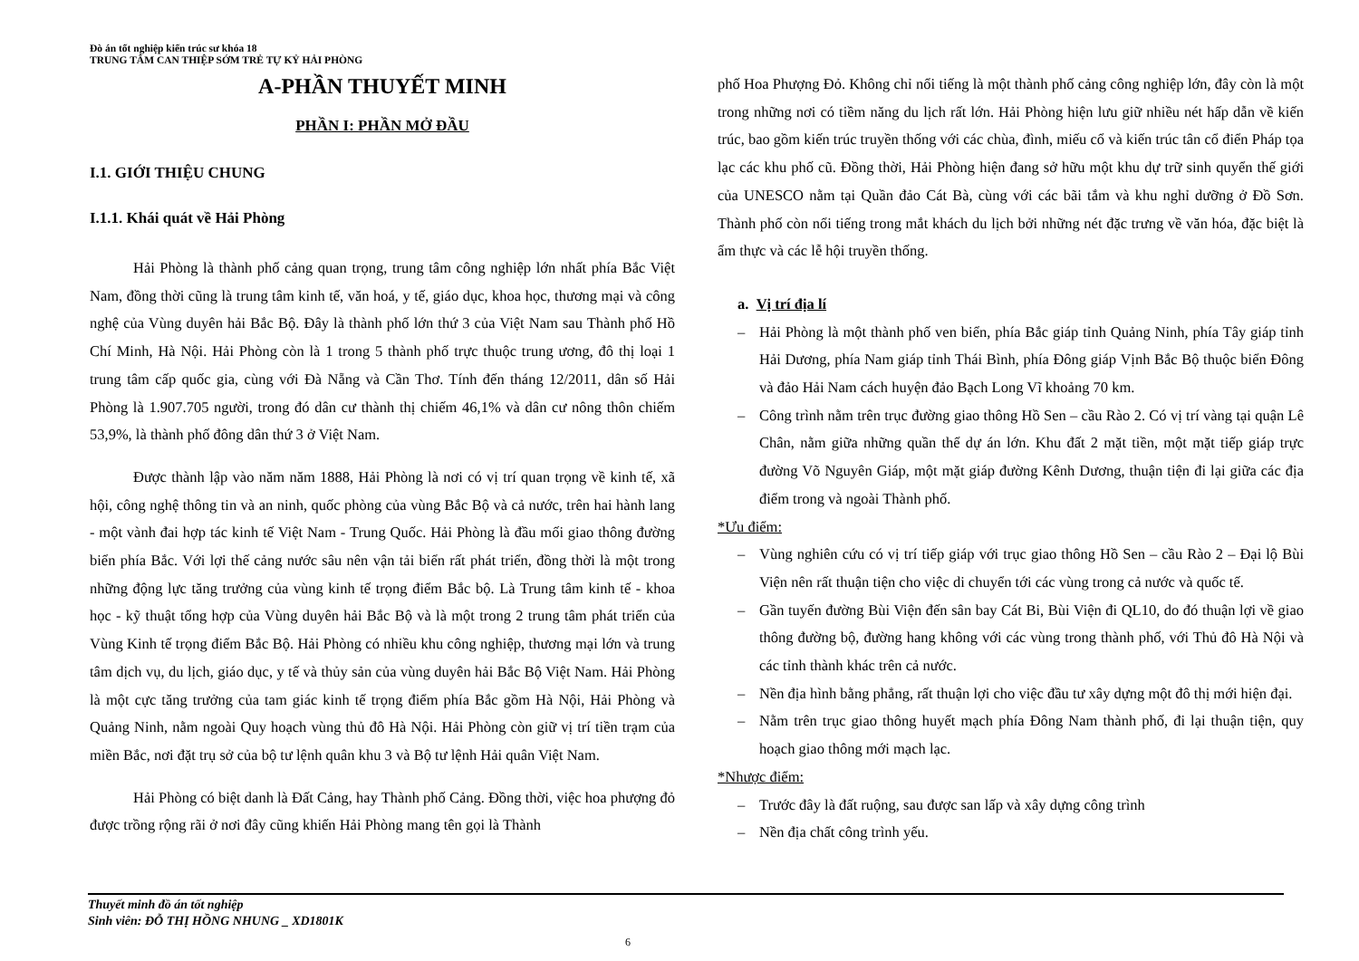Đò án tốt nghiệp kiến trúc sư khóa 18
TRUNG TÂM CAN THIỆP SỚM TRẺ TỰ KỶ HẢI PHÒNG
A-PHẦN THUYẾT MINH
PHẦN I: PHẦN MỞ ĐẦU
I.1. GIỚI THIỆU CHUNG
I.1.1. Khái quát về Hải Phòng
Hải Phòng là thành phố cảng quan trọng, trung tâm công nghiệp lớn nhất phía Bắc Việt Nam, đồng thời cũng là trung tâm kinh tế, văn hoá, y tế, giáo dục, khoa học, thương mại và công nghệ của Vùng duyên hải Bắc Bộ. Đây là thành phố lớn thứ 3 của Việt Nam sau Thành phố Hồ Chí Minh, Hà Nội. Hải Phòng còn là 1 trong 5 thành phố trực thuộc trung ương, đô thị loại 1 trung tâm cấp quốc gia, cùng với Đà Nẵng và Cần Thơ. Tính đến tháng 12/2011, dân số Hải Phòng là 1.907.705 người, trong đó dân cư thành thị chiếm 46,1% và dân cư nông thôn chiếm 53,9%, là thành phố đông dân thứ 3 ở Việt Nam.
Được thành lập vào năm năm 1888, Hải Phòng là nơi có vị trí quan trọng về kinh tế, xã hội, công nghệ thông tin và an ninh, quốc phòng của vùng Bắc Bộ và cả nước, trên hai hành lang - một vành đai hợp tác kinh tế Việt Nam - Trung Quốc. Hải Phòng là đầu mối giao thông đường biển phía Bắc. Với lợi thế cảng nước sâu nên vận tải biển rất phát triển, đồng thời là một trong những động lực tăng trưởng của vùng kinh tế trọng điểm Bắc bộ. Là Trung tâm kinh tế - khoa học - kỹ thuật tổng hợp của Vùng duyên hải Bắc Bộ và là một trong 2 trung tâm phát triển của Vùng Kinh tế trọng điểm Bắc Bộ. Hải Phòng có nhiều khu công nghiệp, thương mại lớn và trung tâm dịch vụ, du lịch, giáo dục, y tế và thủy sản của vùng duyên hải Bắc Bộ Việt Nam. Hải Phòng là một cực tăng trưởng của tam giác kinh tế trọng điểm phía Bắc gồm Hà Nội, Hải Phòng và Quảng Ninh, nằm ngoài Quy hoạch vùng thủ đô Hà Nội. Hải Phòng còn giữ vị trí tiền trạm của miền Bắc, nơi đặt trụ sở của bộ tư lệnh quân khu 3 và Bộ tư lệnh Hải quân Việt Nam.
Hải Phòng có biệt danh là Đất Cảng, hay Thành phố Cảng. Đồng thời, việc hoa phượng đỏ được trồng rộng rãi ở nơi đây cũng khiến Hải Phòng mang tên gọi là Thành
phố Hoa Phượng Đỏ. Không chỉ nổi tiếng là một thành phố cảng công nghiệp lớn, đây còn là một trong những nơi có tiềm năng du lịch rất lớn. Hải Phòng hiện lưu giữ nhiều nét hấp dẫn về kiến trúc, bao gồm kiến trúc truyền thống với các chùa, đình, miếu cổ và kiến trúc tân cổ điển Pháp tọa lạc các khu phố cũ. Đồng thời, Hải Phòng hiện đang sở hữu một khu dự trữ sinh quyển thế giới của UNESCO nằm tại Quần đảo Cát Bà, cùng với các bãi tắm và khu nghỉ dưỡng ở Đồ Sơn. Thành phố còn nổi tiếng trong mắt khách du lịch bởi những nét đặc trưng về văn hóa, đặc biệt là ẩm thực và các lễ hội truyền thống.
a. Vị trí địa lí
– Hải Phòng là một thành phố ven biển, phía Bắc giáp tỉnh Quảng Ninh, phía Tây giáp tỉnh Hải Dương, phía Nam giáp tỉnh Thái Bình, phía Đông giáp Vịnh Bắc Bộ thuộc biển Đông và đảo Hải Nam cách huyện đảo Bạch Long Vĩ khoảng 70 km.
– Công trình nằm trên trục đường giao thông Hồ Sen – cầu Rào 2. Có vị trí vàng tại quận Lê Chân, nằm giữa những quần thể dự án lớn. Khu đất 2 mặt tiền, một mặt tiếp giáp trực đường Võ Nguyên Giáp, một mặt giáp đường Kênh Dương, thuận tiện đi lại giữa các địa điểm trong và ngoài Thành phố.
*Ưu điểm:
– Vùng nghiên cứu có vị trí tiếp giáp với trục giao thông Hồ Sen – cầu Rào 2 – Đại lộ Bùi Viện nên rất thuận tiện cho việc di chuyển tới các vùng trong cả nước và quốc tế.
– Gần tuyến đường Bùi Viện đến sân bay Cát Bi, Bùi Viện đi QL10, do đó thuận lợi về giao thông đường bộ, đường hang không với các vùng trong thành phố, với Thủ đô Hà Nội và các tỉnh thành khác trên cả nước.
– Nền địa hình bằng phẳng, rất thuận lợi cho việc đầu tư xây dựng một đô thị mới hiện đại.
– Nằm trên trục giao thông huyết mạch phía Đông Nam thành phố, đi lại thuận tiện, quy hoạch giao thông mới mạch lạc.
*Nhược điểm:
– Trước đây là đất ruộng, sau được san lấp và xây dựng công trình
– Nền địa chất công trình yếu.
Thuyết minh đồ án tốt nghiệp
Sinh viên: ĐỖ THỊ HỒNG NHUNG _ XD1801K
6